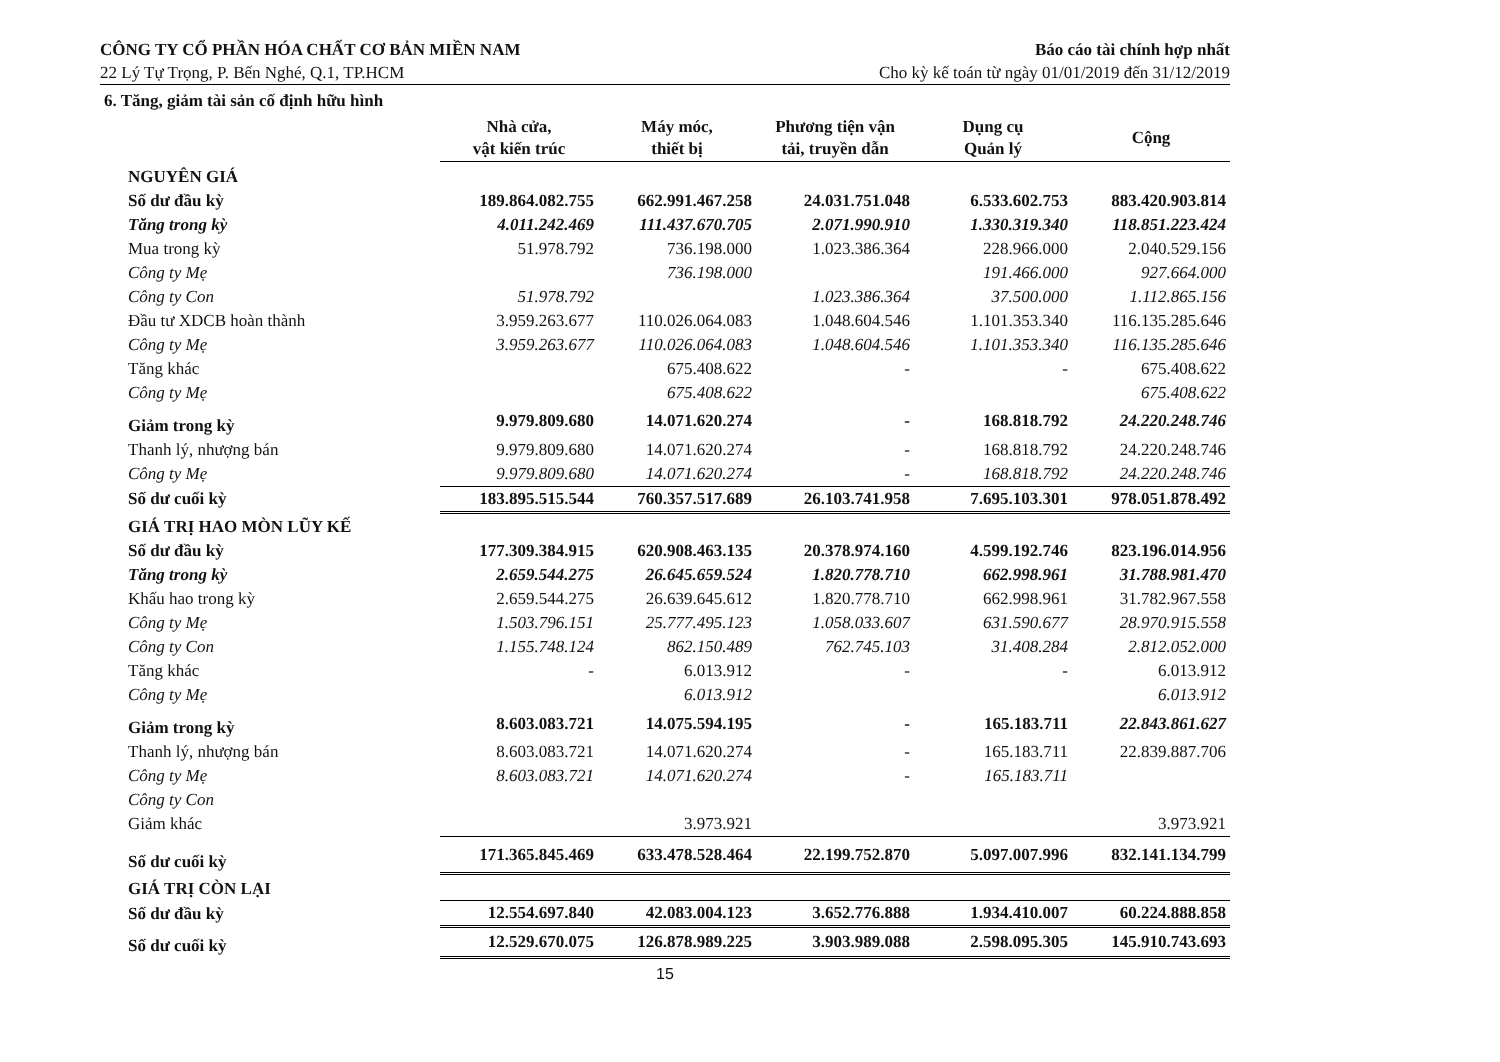CÔNG TY CỔ PHẦN HÓA CHẤT CƠ BẢN MIỀN NAM
22 Lý Tự Trọng, P. Bến Nghé, Q.1, TP.HCM
Báo cáo tài chính hợp nhất
Cho kỳ kế toán từ ngày 01/01/2019 đến 31/12/2019
6. Tăng, giảm tài sản cố định hữu hình
| | Nhà cửa, vật kiến trúc | Máy móc, thiết bị | Phương tiện vận tải, truyền dẫn | Dụng cụ Quản lý | Cộng |
| NGUYÊN GIÁ | | | | | |
| Số dư đầu kỳ | 189.864.082.755 | 662.991.467.258 | 24.031.751.048 | 6.533.602.753 | 883.420.903.814 |
| Tăng trong kỳ | 4.011.242.469 | 111.437.670.705 | 2.071.990.910 | 1.330.319.340 | 118.851.223.424 |
| Mua trong kỳ | 51.978.792 | 736.198.000 | 1.023.386.364 | 228.966.000 | 2.040.529.156 |
| Công ty Mẹ | | 736.198.000 | | 191.466.000 | 927.664.000 |
| Công ty Con | 51.978.792 | | 1.023.386.364 | 37.500.000 | 1.112.865.156 |
| Đầu tư XDCB hoàn thành | 3.959.263.677 | 110.026.064.083 | 1.048.604.546 | 1.101.353.340 | 116.135.285.646 |
| Công ty Mẹ | 3.959.263.677 | 110.026.064.083 | 1.048.604.546 | 1.101.353.340 | 116.135.285.646 |
| Tăng khác | | 675.408.622 | - | - | 675.408.622 |
| Công ty Mẹ | | 675.408.622 | | | 675.408.622 |
| Giảm trong kỳ | 9.979.809.680 | 14.071.620.274 | - | 168.818.792 | 24.220.248.746 |
| Thanh lý, nhượng bán | 9.979.809.680 | 14.071.620.274 | - | 168.818.792 | 24.220.248.746 |
| Công ty Mẹ | 9.979.809.680 | 14.071.620.274 | - | 168.818.792 | 24.220.248.746 |
| Số dư cuối kỳ | 183.895.515.544 | 760.357.517.689 | 26.103.741.958 | 7.695.103.301 | 978.051.878.492 |
| GIÁ TRỊ HAO MÒN LŨY KẾ | | | | | |
| Số dư đầu kỳ | 177.309.384.915 | 620.908.463.135 | 20.378.974.160 | 4.599.192.746 | 823.196.014.956 |
| Tăng trong kỳ | 2.659.544.275 | 26.645.659.524 | 1.820.778.710 | 662.998.961 | 31.788.981.470 |
| Khấu hao trong kỳ | 2.659.544.275 | 26.639.645.612 | 1.820.778.710 | 662.998.961 | 31.782.967.558 |
| Công ty Mẹ | 1.503.796.151 | 25.777.495.123 | 1.058.033.607 | 631.590.677 | 28.970.915.558 |
| Công ty Con | 1.155.748.124 | 862.150.489 | 762.745.103 | 31.408.284 | 2.812.052.000 |
| Tăng khác | - | 6.013.912 | - | - | 6.013.912 |
| Công ty Mẹ | | 6.013.912 | | | 6.013.912 |
| Giảm trong kỳ | 8.603.083.721 | 14.075.594.195 | - | 165.183.711 | 22.843.861.627 |
| Thanh lý, nhượng bán | 8.603.083.721 | 14.071.620.274 | - | 165.183.711 | 22.839.887.706 |
| Công ty Mẹ | 8.603.083.721 | 14.071.620.274 | - | 165.183.711 | |
| Công ty Con | | | | | |
| Giảm khác | | 3.973.921 | | | 3.973.921 |
| Số dư cuối kỳ | 171.365.845.469 | 633.478.528.464 | 22.199.752.870 | 5.097.007.996 | 832.141.134.799 |
| GIÁ TRỊ CÒN LẠI | | | | | |
| Số dư đầu kỳ | 12.554.697.840 | 42.083.004.123 | 3.652.776.888 | 1.934.410.007 | 60.224.888.858 |
| Số dư cuối kỳ | 12.529.670.075 | 126.878.989.225 | 3.903.989.088 | 2.598.095.305 | 145.910.743.693 |
15